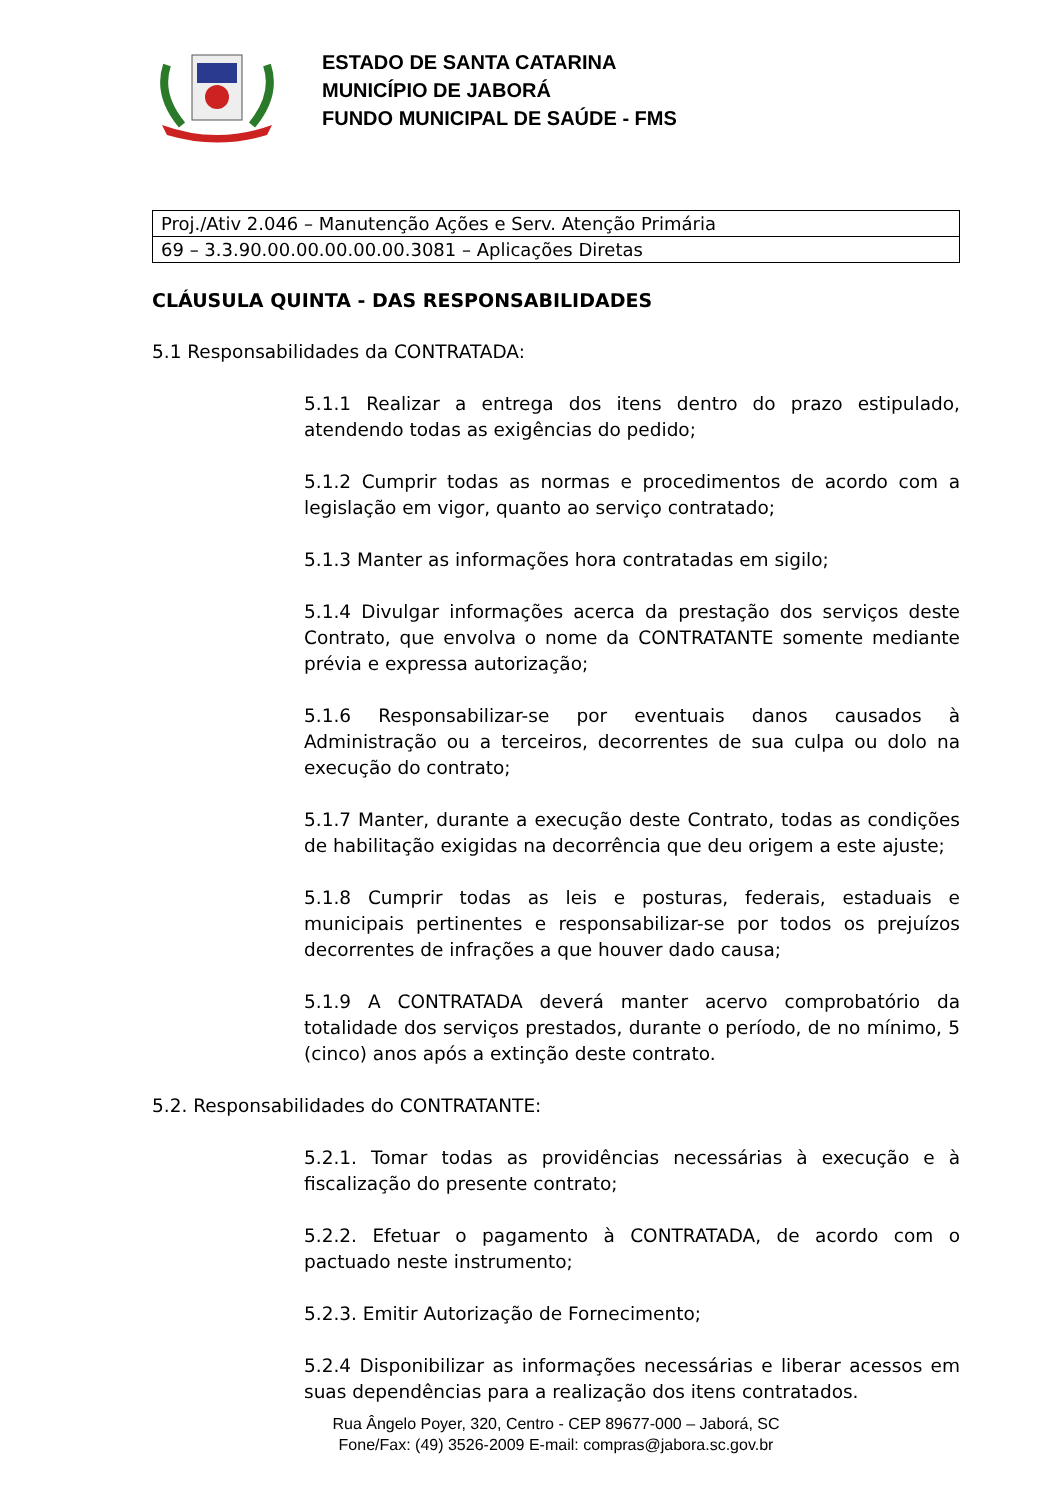ESTADO DE SANTA CATARINA
MUNICÍPIO DE JABORÁ
FUNDO MUNICIPAL DE SAÚDE - FMS
| Proj./Ativ 2.046 – Manutenção Ações e Serv. Atenção Primária |
| 69 – 3.3.90.00.00.00.00.00.3081 – Aplicações Diretas |
CLÁUSULA QUINTA - DAS RESPONSABILIDADES
5.1 Responsabilidades da CONTRATADA:
5.1.1 Realizar a entrega dos itens dentro do prazo estipulado, atendendo todas as exigências do pedido;
5.1.2 Cumprir todas as normas e procedimentos de acordo com a legislação em vigor, quanto ao serviço contratado;
5.1.3 Manter as informações hora contratadas em sigilo;
5.1.4 Divulgar informações acerca da prestação dos serviços deste Contrato, que envolva o nome da CONTRATANTE somente mediante prévia e expressa autorização;
5.1.6 Responsabilizar-se por eventuais danos causados à Administração ou a terceiros, decorrentes de sua culpa ou dolo na execução do contrato;
5.1.7 Manter, durante a execução deste Contrato, todas as condições de habilitação exigidas na decorrência que deu origem a este ajuste;
5.1.8 Cumprir todas as leis e posturas, federais, estaduais e municipais pertinentes e responsabilizar-se por todos os prejuízos decorrentes de infrações a que houver dado causa;
5.1.9 A CONTRATADA deverá manter acervo comprobatório da totalidade dos serviços prestados, durante o período, de no mínimo, 5 (cinco) anos após a extinção deste contrato.
5.2. Responsabilidades do CONTRATANTE:
5.2.1. Tomar todas as providências necessárias à execução e à fiscalização do presente contrato;
5.2.2. Efetuar o pagamento à CONTRATADA, de acordo com o pactuado neste instrumento;
5.2.3. Emitir Autorização de Fornecimento;
5.2.4 Disponibilizar as informações necessárias e liberar acessos em suas dependências para a realização dos itens contratados.
Rua Ângelo Poyer, 320, Centro - CEP 89677-000 – Jaborá, SC
Fone/Fax: (49) 3526-2009 E-mail: compras@jabora.sc.gov.br